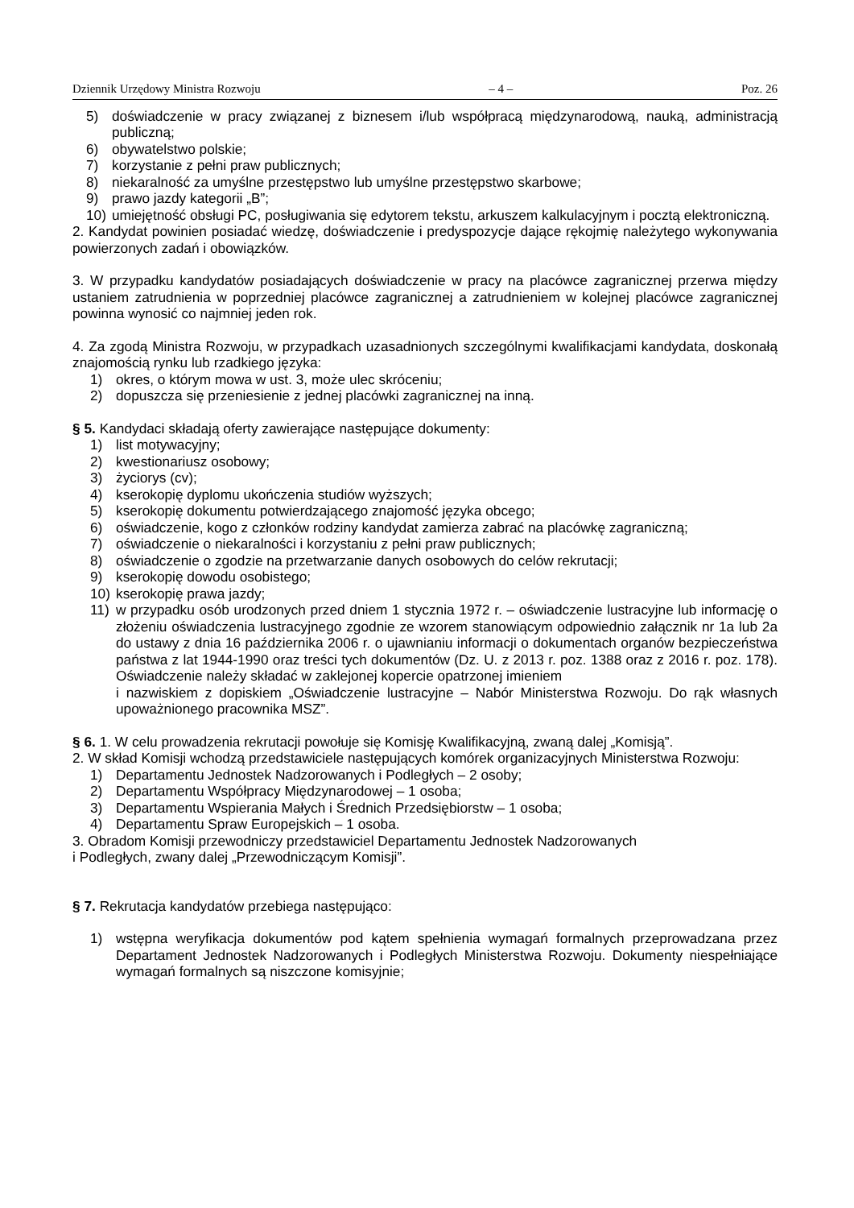Dziennik Urzędowy Ministra Rozwoju – 4 – Poz. 26
5) doświadczenie w pracy związanej z biznesem i/lub współpracą międzynarodową, nauką, administracją publiczną;
6) obywatelstwo polskie;
7) korzystanie z pełni praw publicznych;
8) niekaralność za umyślne przestępstwo lub umyślne przestępstwo skarbowe;
9) prawo jazdy kategorii „B”;
10) umiejętność obsługi PC, posługiwania się edytorem tekstu, arkuszem kalkulacyjnym i pocztą elektroniczną.
2. Kandydat powinien posiadać wiedzę, doświadczenie i predyspozycje dające rękojmię należytego wykonywania powierzonych zadań i obowiązków.
3. W przypadku kandydatów posiadających doświadczenie w pracy na placówce zagranicznej przerwa między ustaniem zatrudnienia w poprzedniej placówce zagranicznej a zatrudnieniem w kolejnej placówce zagranicznej powinna wynosić co najmniej jeden rok.
4. Za zgodą Ministra Rozwoju, w przypadkach uzasadnionych szczególnymi kwalifikacjami kandydata, doskonałą znajomością rynku lub rzadkiego języka:
1) okres, o którym mowa w ust. 3, może ulec skróceniu;
2) dopuszcza się przeniesienie z jednej placówki zagranicznej na inną.
§ 5. Kandydaci składają oferty zawierające następujące dokumenty:
1) list motywacyjny;
2) kwestionariusz osobowy;
3) życiorys (cv);
4) kserokopię dyplomu ukończenia studiów wyższych;
5) kserokopię dokumentu potwierdzającego znajomość języka obcego;
6) oświadczenie, kogo z członków rodziny kandydat zamierza zabrać na placówkę zagraniczną;
7) oświadczenie o niekaralności i korzystaniu z pełni praw publicznych;
8) oświadczenie o zgodzie na przetwarzanie danych osobowych do celów rekrutacji;
9) kserokopię dowodu osobistego;
10) kserokopię prawa jazdy;
11) w przypadku osób urodzonych przed dniem 1 stycznia 1972 r. – oświadczenie lustracyjne lub informację o złożeniu oświadczenia lustracyjnego zgodnie ze wzorem stanowiącym odpowiednio załącznik nr 1a lub 2a do ustawy z dnia 16 października 2006 r. o ujawnianiu informacji o dokumentach organów bezpieczeństwa państwa z lat 1944-1990 oraz treści tych dokumentów (Dz. U. z 2013 r. poz. 1388 oraz z 2016 r. poz. 178). Oświadczenie należy składać w zaklejonej kopercie opatrzonej imieniem
i nazwiskiem z dopiskiem „Oświadczenie lustracyjne – Nabór Ministerstwa Rozwoju. Do rąk własnych upoważnionego pracownika MSZ”.
§ 6. 1. W celu prowadzenia rekrutacji powołuje się Komisję Kwalifikacyjną, zwaną dalej „Komisją”.
2. W skład Komisji wchodzą przedstawiciele następujących komórek organizacyjnych Ministerstwa Rozwoju:
1) Departamentu Jednostek Nadzorowanych i Podległych – 2 osoby;
2) Departamentu Współpracy Międzynarodowej – 1 osoba;
3) Departamentu Wspierania Małych i Średnich Przedsiębiorstw – 1 osoba;
4) Departamentu Spraw Europejskich – 1 osoba.
3. Obradom Komisji przewodniczy przedstawiciel Departamentu Jednostek Nadzorowanych
i Podległych, zwany dalej „Przewodniczącym Komisji”.
§ 7. Rekrutacja kandydatów przebiega następująco:
1) wstępna weryfikacja dokumentów pod kątem spełnienia wymagań formalnych przeprowadzana przez Departament Jednostek Nadzorowanych i Podległych Ministerstwa Rozwoju. Dokumenty niespełniające wymagań formalnych są niszczone komisyjnie;